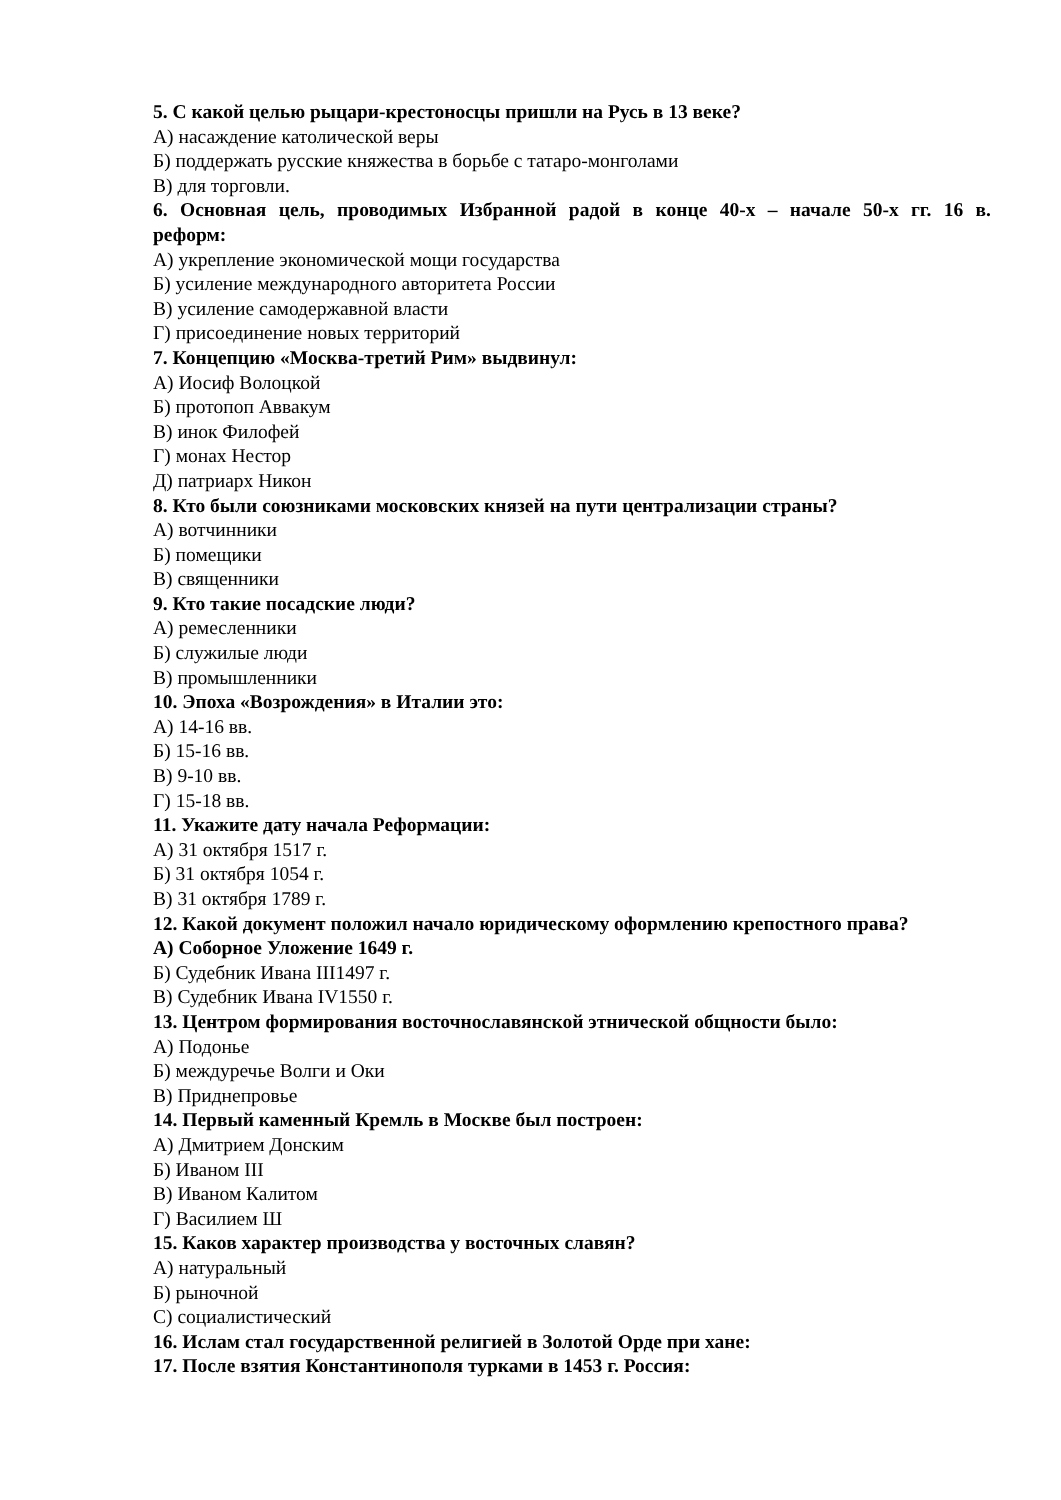5. С какой целью рыцари-крестоносцы пришли на Русь в 13 веке?
А) насаждение католической веры
Б) поддержать русские княжества в борьбе с татаро-монголами
В) для торговли.
6. Основная цель, проводимых Избранной радой в конце 40-х – начале 50-х гг. 16 в.
реформ:
А) укрепление экономической мощи государства
Б) усиление международного авторитета России
В) усиление самодержавной власти
Г) присоединение новых территорий
7. Концепцию «Москва-третий Рим» выдвинул:
А) Иосиф Волоцкой
Б) протопоп Аввакум
В) инок Филофей
Г) монах Нестор
Д) патриарх Никон
8. Кто были союзниками московских князей на пути централизации страны?
А) вотчинники
Б) помещики
В) священники
9. Кто такие посадские люди?
А) ремесленники
Б) служилые люди
В) промышленники
10. Эпоха «Возрождения» в Италии это:
А) 14-16 вв.
Б) 15-16 вв.
В) 9-10 вв.
Г) 15-18 вв.
11. Укажите дату начала Реформации:
А) 31 октября 1517 г.
Б) 31 октября 1054 г.
В) 31 октября 1789 г.
12. Какой документ положил начало юридическому оформлению крепостного права?
А) Соборное Уложение 1649 г.
Б) Судебник Ивана III1497 г.
В) Судебник Ивана IV1550 г.
13. Центром формирования восточнославянской этнической общности было:
А) Подонье
Б) междуречье Волги и Оки
В) Приднепровье
14. Первый каменный Кремль в Москве был построен:
А) Дмитрием Донским
Б) Иваном III
В) Иваном Калитом
Г) Василием Ш
15. Каков характер производства у восточных славян?
А) натуральный
Б) рыночной
С) социалистический
16. Ислам стал государственной религией в Золотой Орде при хане:
17. После взятия Константинополя турками в 1453 г. Россия: